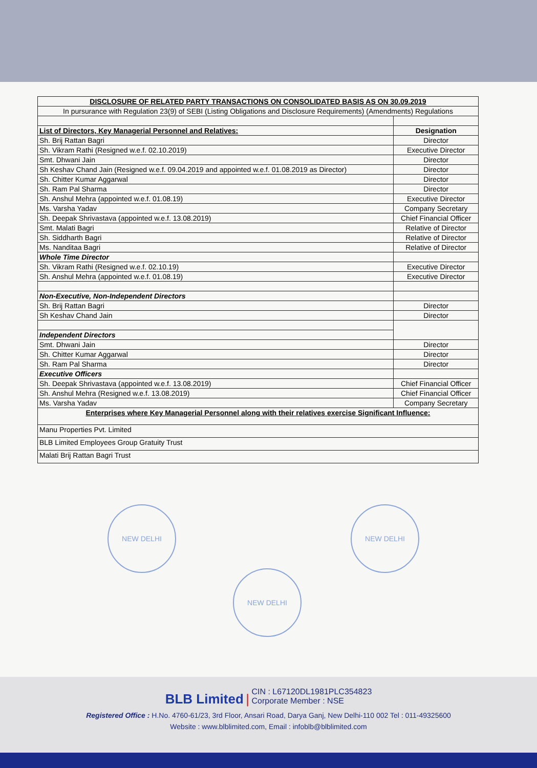| DISCLOSURE OF RELATED PARTY TRANSACTIONS ON CONSOLIDATED BASIS AS ON 30.09.2019 | |
| In pursurance with Regulation 23(9) of SEBI (Listing Obligations and Disclosure Requirements) (Amendments) Regulations | |
| List of Directors, Key Managerial Personnel and Relatives: | Designation |
| Sh. Brij Rattan Bagri | Director |
| Sh. Vikram Rathi (Resigned w.e.f. 02.10.2019) | Executive Director |
| Smt. Dhwani Jain | Director |
| Sh Keshav Chand Jain (Resigned w.e.f. 09.04.2019 and appointed w.e.f. 01.08.2019 as Director) | Director |
| Sh. Chitter Kumar Aggarwal | Director |
| Sh. Ram Pal Sharma | Director |
| Sh. Anshul Mehra (appointed w.e.f. 01.08.19) | Executive Director |
| Ms. Varsha Yadav | Company Secretary |
| Sh. Deepak Shrivastava (appointed w.e.f. 13.08.2019) | Chief Financial Officer |
| Smt. Malati Bagri | Relative of Director |
| Sh. Siddharth Bagri | Relative of Director |
| Ms. Nanditaa Bagri | Relative of Director |
| Whole Time Director | |
| Sh. Vikram Rathi (Resigned w.e.f. 02.10.19) | Executive Director |
| Sh. Anshul Mehra (appointed w.e.f. 01.08.19) | Executive Director |
| Non-Executive, Non-Independent Directors | |
| Sh. Brij Rattan Bagri | Director |
| Sh Keshav Chand Jain | Director |
| Independent Directors | |
| Smt. Dhwani Jain | Director |
| Sh. Chitter Kumar Aggarwal | Director |
| Sh. Ram Pal Sharma | Director |
| Executive Officers | |
| Sh. Deepak Shrivastava (appointed w.e.f. 13.08.2019) | Chief Financial Officer |
| Sh. Anshul Mehra (Resigned w.e.f. 13.08.2019) | Chief Financial Officer |
| Ms. Varsha Yadav | Company Secretary |
| Enterprises where Key Managerial Personnel along with their relatives exercise Significant Influence: | |
| Manu Properties Pvt. Limited | |
| BLB Limited Employees Group Gratuity Trust | |
| Malati Brij Rattan Bagri Trust | |
NEW DELHI NEW DELHI
NEW DELHI
BLB Limited | CIN : L67120DL1981PLC354823
Corporate Member : NSE
Registered Office : H.No. 4760-61/23, 3rd Floor, Ansari Road, Darya Ganj, New Delhi-110 002 Tel : 011-49325600
Website : www.blblimited.com, Email : infoblb@blblimited.com